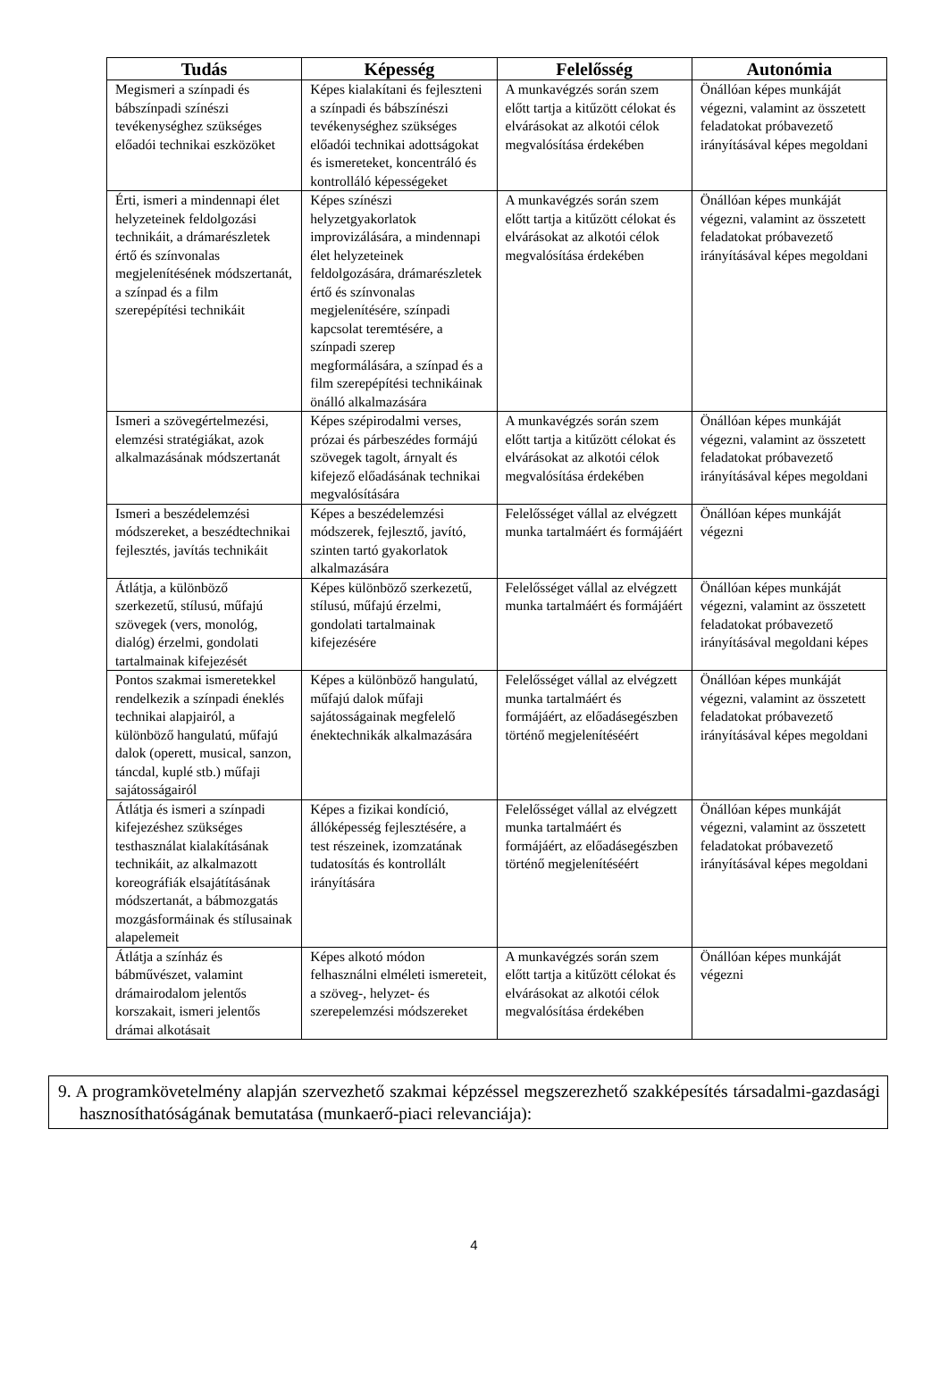| Tudás | Képesség | Felelősség | Autonómia |
| --- | --- | --- | --- |
| Megismeri a színpadi és bábszínpadi színészi tevékenységhez szükséges előadói technikai eszközöket | Képes kialakítani és fejleszteni a színpadi és bábszínészi tevékenységhez szükséges előadói technikai adottságokat és ismereteket, koncentráló és kontrolláló képességeket | A munkavégzés során szem előtt tartja a kitűzött célokat és elvárásokat az alkotói célok megvalósítása érdekében | Önállóan képes munkáját végezni, valamint az összetett feladatokat próbavezető irányításával képes megoldani |
| Érti, ismeri a mindennapi élet helyzeteinek feldolgozási technikáit, a drámarészletek értő és színvonalas megjelenítésének módszertanát, a színpad és a film szerepépítési technikáit | Képes színészi helyzetgyakorlatok improvizálására, a mindennapi élet helyzeteinek feldolgozására, drámarészletek értő és színvonalas megjelenítésére, színpadi kapcsolat teremtésére, a színpadi szerep megformálására, a színpad és a film szerepépítési technikáinak önálló alkalmazására | A munkavégzés során szem előtt tartja a kitűzött célokat és elvárásokat az alkotói célok megvalósítása érdekében | Önállóan képes munkáját végezni, valamint az összetett feladatokat próbavezető irányításával képes megoldani |
| Ismeri a szövegértelmezési, elemzési stratégiákat, azok alkalmazásának módszertanát | Képes szépirodalmi verses, prózai és párbeszédes formájú szövegek tagolt, árnyalt és kifejező előadásának technikai megvalósítására | A munkavégzés során szem előtt tartja a kitűzött célokat és elvárásokat az alkotói célok megvalósítása érdekében | Önállóan képes munkáját végezni, valamint az összetett feladatokat próbavezető irányításával képes megoldani |
| Ismeri a beszédelemzési módszereket, a beszédtechnikai fejlesztés, javítás technikáit | Képes a beszédelemzési módszerek, fejlesztő, javító, szinten tartó gyakorlatok alkalmazására | Felelősséget vállal az elvégzett munka tartalmáért és formájáért | Önállóan képes munkáját végezni |
| Átlátja, a különböző szerkezetű, stílusú, műfajú szövegek (vers, monológ, dialóg) érzelmi, gondolati tartalmainak kifejezését | Képes különböző szerkezetű, stílusú, műfajú érzelmi, gondolati tartalmainak kifejezésére | Felelősséget vállal az elvégzett munka tartalmáért és formájáért | Önállóan képes munkáját végezni, valamint az összetett feladatokat próbavezető irányításával megoldani képes |
| Pontos szakmai ismeretekkel rendelkezik a színpadi éneklés technikai alapjairól, a különböző hangulatú, műfajú dalok (operett, musical, sanzon, táncdal, kuplé stb.) műfaji sajátosságairól | Képes a különböző hangulatú, műfajú dalok műfaji sajátosságainak megfelelő énektechnikák alkalmazására | Felelősséget vállal az elvégzett munka tartalmáért és formájáért, az előadásegészben történő megjelenítéséért | Önállóan képes munkáját végezni, valamint az összetett feladatokat próbavezető irányításával képes megoldani |
| Átlátja és ismeri a színpadi kifejezéshez szükséges testhasználat kialakításának technikáit, az alkalmazott koreográfiák elsajátításának módszertanát, a bábmozgatás mozgásformáinak és stílusainak alapelemeit | Képes a fizikai kondíció, állóképesség fejlesztésére, a test részeinek, izomzatának tudatosítás és kontrollált irányítására | Felelősséget vállal az elvégzett munka tartalmáért és formájáért, az előadásegészben történő megjelenítéséért | Önállóan képes munkáját végezni, valamint az összetett feladatokat próbavezető irányításával képes megoldani |
| Átlátja a színház és bábművészet, valamint drámairodalom jelentős korszakait, ismeri jelentős drámai alkotásait | Képes alkotó módon felhasználni elméleti ismereteit, a szöveg-, helyzet- és szerepelemzési módszereket | A munkavégzés során szem előtt tartja a kitűzött célokat és elvárásokat az alkotói célok megvalósítása érdekében | Önállóan képes munkáját végezni |
9. A programkövetelmény alapján szervezhető szakmai képzéssel megszerezhető szakképesítés társadalmi-gazdasági hasznosíthatóságának bemutatása (munkaerő-piaci relevanciája):
4